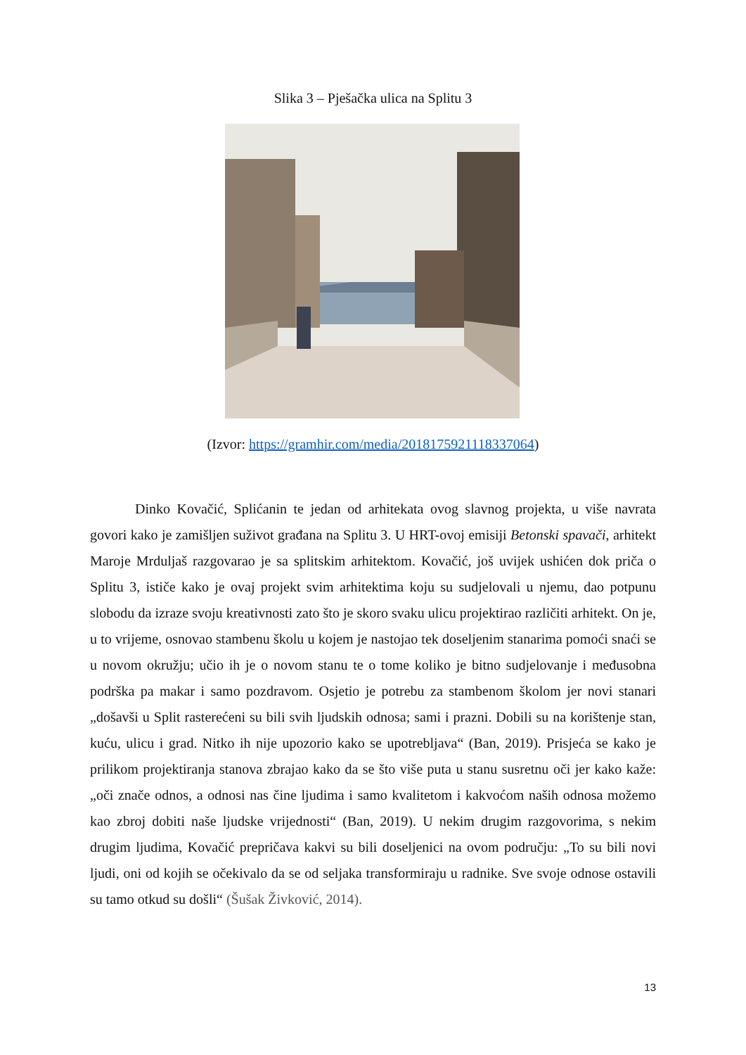Slika 3 – Pješačka ulica na Splitu 3
(Izvor: https://gramhir.com/media/2018175921118337064)
Dinko Kovačić, Splićanin te jedan od arhitekata ovog slavnog projekta, u više navrata govori kako je zamišljen suživot građana na Splitu 3. U HRT-ovoj emisiji Betonski spavači, arhitekt Maroje Mrduljaš razgovarao je sa splitskim arhitektom. Kovačić, još uvijek ushićen dok priča o Splitu 3, ističe kako je ovaj projekt svim arhitektima koju su sudjelovali u njemu, dao potpunu slobodu da izraze svoju kreativnosti zato što je skoro svaku ulicu projektirao različiti arhitekt. On je, u to vrijeme, osnovao stambenu školu u kojem je nastojao tek doseljenim stanarima pomoći snaći se u novom okružju; učio ih je o novom stanu te o tome koliko je bitno sudjelovanje i međusobna podrška pa makar i samo pozdravom. Osjetio je potrebu za stambenom školom jer novi stanari „došavši u Split rasterećeni su bili svih ljudskih odnosa; sami i prazni. Dobili su na korištenje stan, kuću, ulicu i grad. Nitko ih nije upozorio kako se upotrebljava“ (Ban, 2019). Prisjeća se kako je prilikom projektiranja stanova zbrajao kako da se što više puta u stanu susretnu oči jer kako kaže: „oči znače odnos, a odnosi nas čine ljudima i samo kvalitetom i kakvoćom naših odnosa možemo kao zbroj dobiti naše ljudske vrijednosti“ (Ban, 2019). U nekim drugim razgovorima, s nekim drugim ljudima, Kovačić prepričava kakvi su bili doseljenici na ovom području: „To su bili novi ljudi, oni od kojih se očekivalo da se od seljaka transformiraju u radnike. Sve svoje odnose ostavili su tamo otkud su došli“ (Šušak Živković, 2014).
13